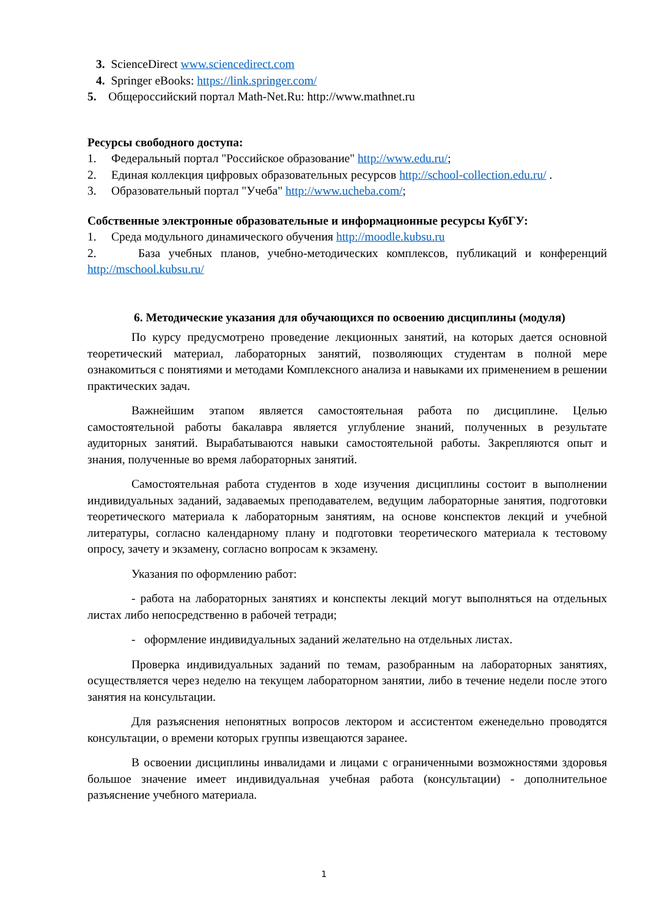3. ScienceDirect www.sciencedirect.com
4. Springer eBooks: https://link.springer.com/
5. Общероссийский портал Math-Net.Ru: http://www.mathnet.ru
Ресурсы свободного доступа:
1. Федеральный портал "Российское образование" http://www.edu.ru/;
2. Единая коллекция цифровых образовательных ресурсов http://school-collection.edu.ru/ .
3. Образовательный портал "Учеба" http://www.ucheba.com/;
Собственные электронные образовательные и информационные ресурсы КубГУ:
1. Среда модульного динамического обучения http://moodle.kubsu.ru
2. База учебных планов, учебно-методических комплексов, публикаций и конференций http://mschool.kubsu.ru/
6. Методические указания для обучающихся по освоению дисциплины (модуля)
По курсу предусмотрено проведение лекционных занятий, на которых дается основной теоретический материал, лабораторных занятий, позволяющих студентам в полной мере ознакомиться с понятиями и методами Комплексного анализа и навыками их применением в решении практических задач.
Важнейшим этапом является самостоятельная работа по дисциплине. Целью самостоятельной работы бакалавра является углубление знаний, полученных в результате аудиторных занятий. Вырабатываются навыки самостоятельной работы. Закрепляются опыт и знания, полученные во время лабораторных занятий.
Самостоятельная работа студентов в ходе изучения дисциплины состоит в выполнении индивидуальных заданий, задаваемых преподавателем, ведущим лабораторные занятия, подготовки теоретического материала к лабораторным занятиям, на основе конспектов лекций и учебной литературы, согласно календарному плану и подготовки теоретического материала к тестовому опросу, зачету и экзамену, согласно вопросам к экзамену.
Указания по оформлению работ:
- работа на лабораторных занятиях и конспекты лекций могут выполняться на отдельных листах либо непосредственно в рабочей тетради;
- оформление индивидуальных заданий желательно на отдельных листах.
Проверка индивидуальных заданий по темам, разобранным на лабораторных занятиях, осуществляется через неделю на текущем лабораторном занятии, либо в течение недели после этого занятия на консультации.
Для разъяснения непонятных вопросов лектором и ассистентом еженедельно проводятся консультации, о времени которых группы извещаются заранее.
В освоении дисциплины инвалидами и лицами с ограниченными возможностями здоровья большое значение имеет индивидуальная учебная работа (консультации) - дополнительное разъяснение учебного материала.
1